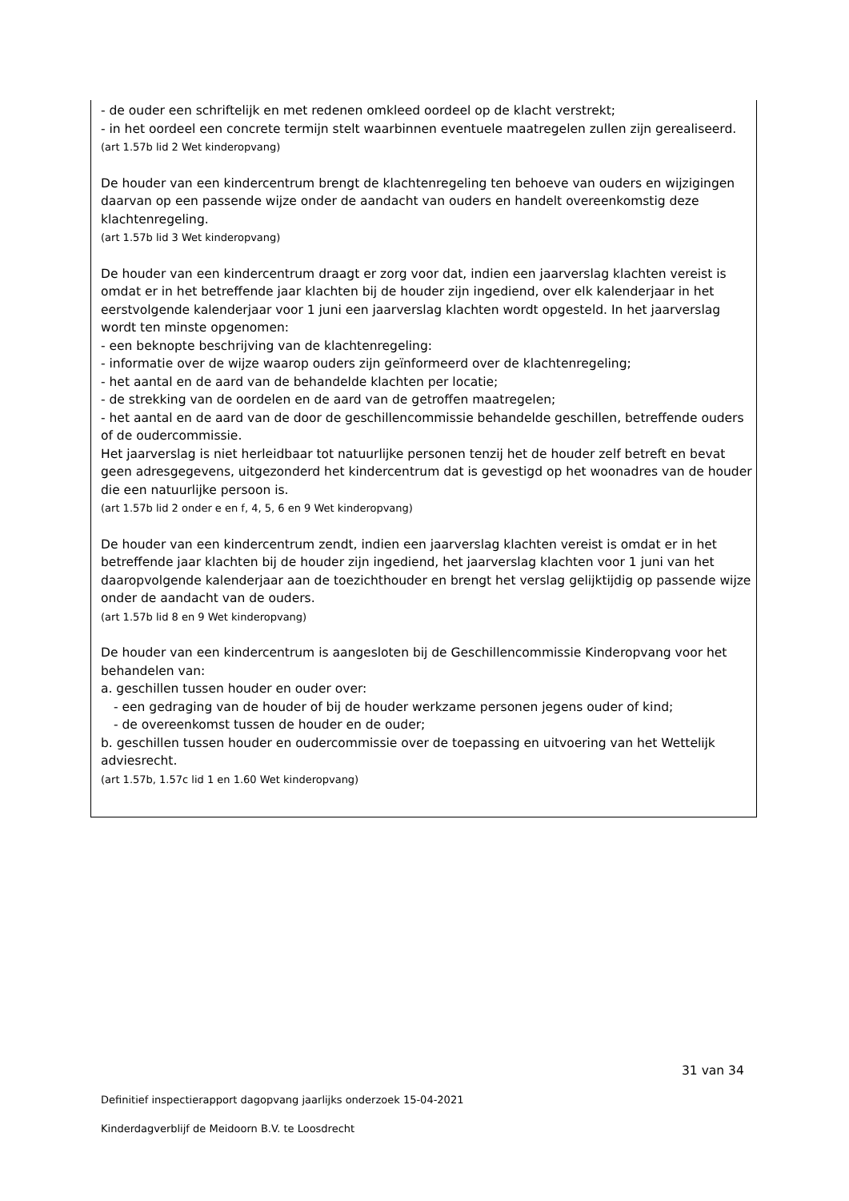- de ouder een schriftelijk en met redenen omkleed oordeel op de klacht verstrekt;
- in het oordeel een concrete termijn stelt waarbinnen eventuele maatregelen zullen zijn gerealiseerd.
(art 1.57b lid 2 Wet kinderopvang)
De houder van een kindercentrum brengt de klachtenregeling ten behoeve van ouders en wijzigingen daarvan op een passende wijze onder de aandacht van ouders en handelt overeenkomstig deze klachtenregeling.
(art 1.57b lid 3 Wet kinderopvang)
De houder van een kindercentrum draagt er zorg voor dat, indien een jaarverslag klachten vereist is omdat er in het betreffende jaar klachten bij de houder zijn ingediend, over elk kalenderjaar in het eerstvolgende kalenderjaar voor 1 juni een jaarverslag klachten wordt opgesteld. In het jaarverslag wordt ten minste opgenomen:
- een beknopte beschrijving van de klachtenregeling:
- informatie over de wijze waarop ouders zijn geïnformeerd over de klachtenregeling;
- het aantal en de aard van de behandelde klachten per locatie;
- de strekking van de oordelen en de aard van de getroffen maatregelen;
- het aantal en de aard van de door de geschillencommissie behandelde geschillen, betreffende ouders of de oudercommissie.
Het jaarverslag is niet herleidbaar tot natuurlijke personen tenzij het de houder zelf betreft en bevat geen adresgegevens, uitgezonderd het kindercentrum dat is gevestigd op het woonadres van de houder die een natuurlijke persoon is.
(art 1.57b lid 2 onder e en f, 4, 5, 6 en 9 Wet kinderopvang)
De houder van een kindercentrum zendt, indien een jaarverslag klachten vereist is omdat er in het betreffende jaar klachten bij de houder zijn ingediend, het jaarverslag klachten voor 1 juni van het daaropvolgende kalenderjaar aan de toezichthouder en brengt het verslag gelijktijdig op passende wijze onder de aandacht van de ouders.
(art 1.57b lid 8 en 9 Wet kinderopvang)
De houder van een kindercentrum is aangesloten bij de Geschillencommissie Kinderopvang voor het behandelen van:
a. geschillen tussen houder en ouder over:
- een gedraging van de houder of bij de houder werkzame personen jegens ouder of kind;
- de overeenkomst tussen de houder en de ouder;
b. geschillen tussen houder en oudercommissie over de toepassing en uitvoering van het Wettelijk adviesrecht.
(art 1.57b, 1.57c lid 1 en 1.60 Wet kinderopvang)
31 van 34
Definitief inspectierapport dagopvang jaarlijks onderzoek 15-04-2021
Kinderdagverblijf de Meidoorn B.V. te Loosdrecht